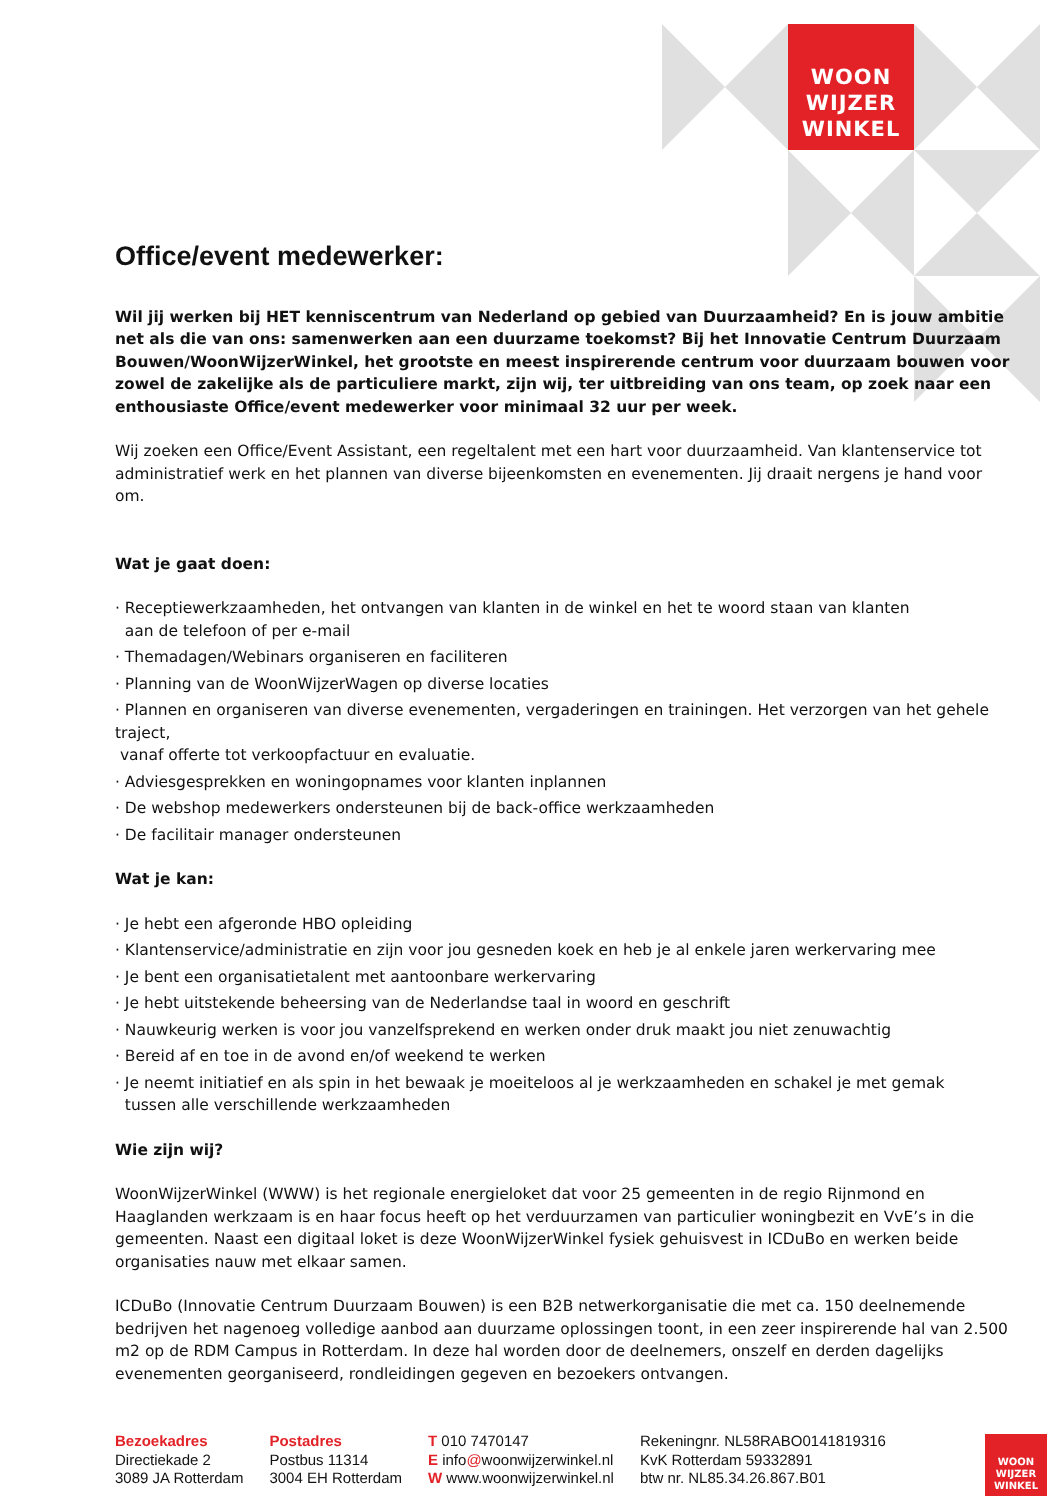WOON
WIJZER
WINKEL
Office/event medewerker:
Wil jij werken bij HET kenniscentrum van Nederland op gebied van Duurzaamheid? En is jouw ambitie net als die van ons: samenwerken aan een duurzame toekomst? Bij het Innovatie Centrum Duurzaam Bouwen/WoonWijzerWinkel, het grootste en meest inspirerende centrum voor duurzaam bouwen voor zowel de zakelijke als de particuliere markt, zijn wij, ter uitbreiding van ons team, op zoek naar een enthousiaste Office/event medewerker voor minimaal 32 uur per week.
Wij zoeken een Office/Event Assistant, een regeltalent met een hart voor duurzaamheid. Van klantenservice tot administratief werk en het plannen van diverse bijeenkomsten en evenementen. Jij draait nergens je hand voor om.
Wat je gaat doen:
· Receptiewerkzaamheden, het ontvangen van klanten in de winkel en het te woord staan van klanten
aan de telefoon of per e-mail
· Themadagen/Webinars organiseren en faciliteren
· Planning van de WoonWijzerWagen op diverse locaties
· Plannen en organiseren van diverse evenementen, vergaderingen en trainingen. Het verzorgen van het gehele traject,
vanaf offerte tot verkoopfactuur en evaluatie.
· Adviesgesprekken en woningopnames voor klanten inplannen
· De webshop medewerkers ondersteunen bij de back-office werkzaamheden
· De facilitair manager ondersteunen
Wat je kan:
· Je hebt een afgeronde HBO opleiding
· Klantenservice/administratie en zijn voor jou gesneden koek en heb je al enkele jaren werkervaring mee
· Je bent een organisatietalent met aantoonbare werkervaring
· Je hebt uitstekende beheersing van de Nederlandse taal in woord en geschrift
· Nauwkeurig werken is voor jou vanzelfsprekend en werken onder druk maakt jou niet zenuwachtig
· Bereid af en toe in de avond en/of weekend te werken
· Je neemt initiatief en als spin in het bewaak je moeiteloos al je werkzaamheden en schakel je met gemak
tussen alle verschillende werkzaamheden
Wie zijn wij?
WoonWijzerWinkel (WWW) is het regionale energieloket dat voor 25 gemeenten in de regio Rijnmond en Haaglanden werkzaam is en haar focus heeft op het verduurzamen van particulier woningbezit en VvE’s in die gemeenten. Naast een digitaal loket is deze WoonWijzerWinkel fysiek gehuisvest in ICDuBo en werken beide organisaties nauw met elkaar samen.
ICDuBo (Innovatie Centrum Duurzaam Bouwen) is een B2B netwerkorganisatie die met ca. 150 deelnemende bedrijven het nagenoeg volledige aanbod aan duurzame oplossingen toont, in een zeer inspirerende hal van 2.500 m2 op de RDM Campus in Rotterdam. In deze hal worden door de deelnemers, onszelf en derden dagelijks evenementen georganiseerd, rondleidingen gegeven en bezoekers ontvangen.
Bezoekadres
Directiekade 2
3089 JA Rotterdam
Postadres
Postbus 11314
3004 EH Rotterdam
T 010 7470147
E info@woonwijzerwinkel.nl
W www.woonwijzerwinkel.nl
Rekeningnr. NL58RABO0141819316
KvK Rotterdam 59332891
btw nr. NL85.34.26.867.B01
WOON
WIJZER
WINKEL